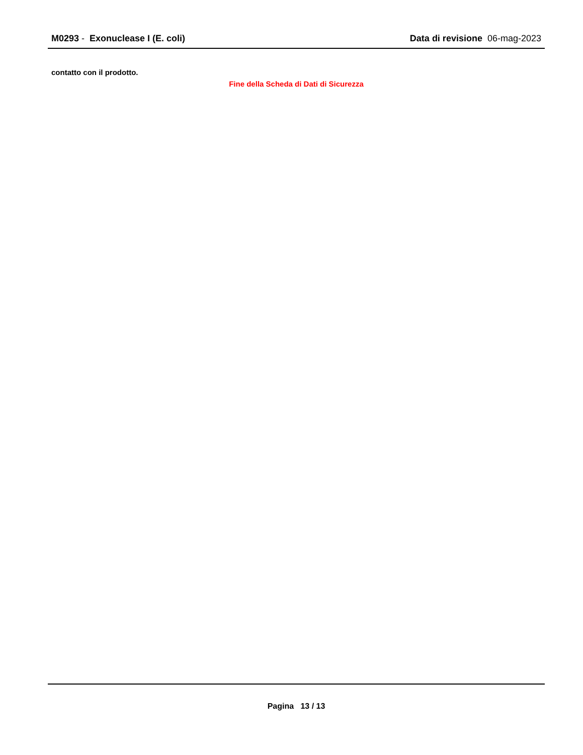M0293 - Exonuclease I (E. coli)
Data di revisione 06-mag-2023
contatto con il prodotto.
Fine della Scheda di Dati di Sicurezza
Pagina 13 / 13